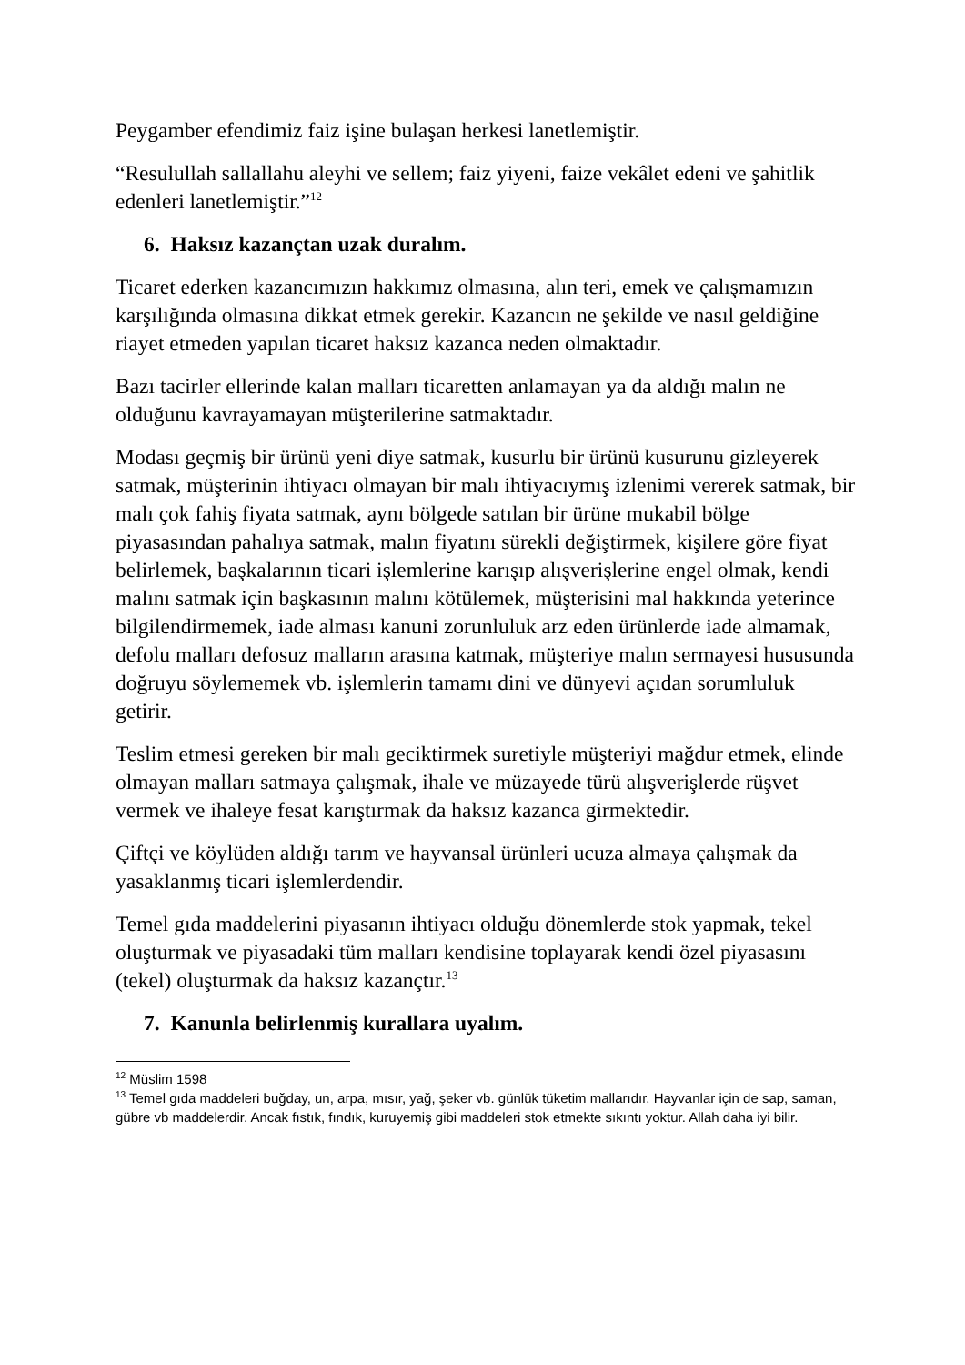Peygamber efendimiz faiz işine bulaşan herkesi lanetlemiştir.
“Resulullah sallallahu aleyhi ve sellem; faiz yiyeni, faize vekâlet edeni ve şahitlik edenleri lanetlemiştir.”<sup>12</sup>
6. Haksız kazançtan uzak duralım.
Ticaret ederken kazancımızın hakkımız olmasına, alın teri, emek ve çalışmamızın karşılığında olmasına dikkat etmek gerekir. Kazancın ne şekilde ve nasıl geldiğine riayet etmeden yapılan ticaret haksız kazanca neden olmaktadır.
Bazı tacirler ellerinde kalan malları ticaretten anlamayan ya da aldığı malın ne olduğunu kavrayamayan müşterilerine satmaktadır.
Modası geçmiş bir ürünü yeni diye satmak, kusurlu bir ürünü kusurunu gizleyerek satmak, müşterinin ihtiyacı olmayan bir malı ihtiyacıymış izlenimi vererek satmak, bir malı çok fahiş fiyata satmak, aynı bölgede satılan bir ürüne mukabil bölge piyasasından pahalıya satmak, malın fiyatını sürekli değiştirmek, kişilere göre fiyat belirlemek, başkalarının ticari işlemlerine karışıp alışverişlerine engel olmak, kendi malını satmak için başkasının malını kötülemek, müşterisini mal hakkında yeterince bilgilendirmemek, iade alması kanuni zorunluluk arz eden ürünlerde iade almamak, defolu malları defosuz malların arasına katmak, müşteriye malın sermayesi hususunda doğruyu söylememek vb. işlemlerin tamamı dini ve dünyevi açıdan sorumluluk getirir.
Teslim etmesi gereken bir malı geciktirmek suretiyle müşteriyi mağdur etmek, elinde olmayan malları satmaya çalışmak, ihale ve müzayede türü alışverişlerde rüşvet vermek ve ihaleye fesat karıştırmak da haksız kazanca girmektedir.
Çiftçi ve köylüden aldığı tarım ve hayvansal ürünleri ucuza almaya çalışmak da yasaklanmış ticari işlemlerdendir.
Temel gıda maddelerini piyasanın ihtiyacı olduğu dönemlerde stok yapmak, tekel oluşturmak ve piyasadaki tüm malları kendisine toplayarak kendi özel piyasasını (tekel) oluşturmak da haksız kazançtır.<sup>13</sup>
7. Kanunla belirlenmiş kurallara uyalım.
<sup>12</sup> Müslim 1598
<sup>13</sup> Temel gıda maddeleri buğday, un, arpa, mısır, yağ, şeker vb. günlük tüketim mallarıdır. Hayvanlar için de sap, saman, gübre vb maddelerdir. Ancak fıstık, fındık, kuruyemiş gibi maddeleri stok etmekte sıkıntı yoktur. Allah daha iyi bilir.